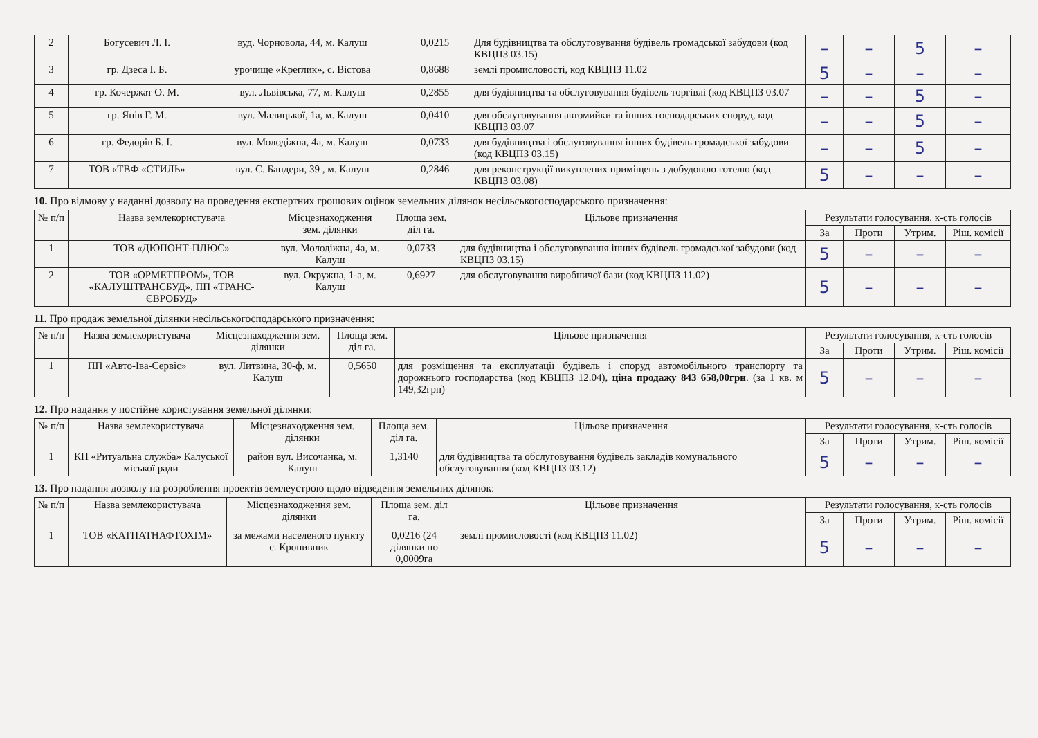| 2 | Богусевич Л. І. | вуд. Чорновола, 44, м. Калуш | 0,0215 | Для будівництва та обслуговування будівель громадської забудови (код КВЦПЗ 03.15) | – | – | 5 | – |
| 3 | гр. Дзеса І. Б. | урочище «Креглик», с. Вістова | 0,8688 | землі промисловості, код КВЦПЗ 11.02 | 5 | – | – | – |
| 4 | гр. Кочержат О. М. | вул. Львівська, 77, м. Калуш | 0,2855 | для будівництва та обслуговування будівель торгівлі (код КВЦПЗ 03.07 | – | – | 5 | – |
| 5 | гр. Янів Г. М. | вул. Малицької, 1а, м. Калуш | 0,0410 | для обслуговування автомийки та інших господарських споруд, код КВЦПЗ 03.07 | – | – | 5 | – |
| 6 | гр. Федорів Б. І. | вул. Молодіжна, 4а, м. Калуш | 0,0733 | для будівництва і обслуговування інших будівель громадської забудови (код КВЦПЗ 03.15) | – | – | 5 | – |
| 7 | ТОВ «ТВФ «СТИЛЬ» | вул. С. Бандери, 39 , м. Калуш | 0,2846 | для реконструкції викуплених приміщень з добудовою готелю (код КВЦПЗ 03.08) | 5 | – | – | – |
10. Про відмову у наданні дозволу на проведення експертних грошових оцінок земельних ділянок несільськогосподарського призначення:
| № п/п | Назва землекористувача | Місцезнаходження зем. ділянки | Площа зем. діл га. | Цільове призначення | Результати голосування, к-сть голосів | | | |
| --- | --- | --- | --- | --- | --- | --- | --- | --- |
| | | | | | За | Проти | Утрим. | Ріш. комісії |
| 1 | ТОВ «ДЮПОНТ-ПЛЮС» | вул. Молодіжна, 4а, м. Калуш | 0,0733 | для будівництва і обслуговування інших будівель громадської забудови (код КВЦПЗ 03.15) | 5 | – | – | – |
| 2 | ТОВ «ОРМЕТПРОМ», ТОВ «КАЛУШТРАНСБУД», ПП «ТРАНС-ЄВРОБУД» | вул. Окружна, 1-а, м. Калуш | 0,6927 | для обслуговування виробничої бази (код КВЦПЗ 11.02) | 5 | – | – | – |
11. Про продаж земельної ділянки несільськогосподарського призначення:
| № п/п | Назва землекористувача | Місцезнаходження зем. ділянки | Площа зем. діл га. | Цільове призначення | Результати голосування, к-сть голосів | | | |
| --- | --- | --- | --- | --- | --- | --- | --- | --- |
| | | | | | За | Проти | Утрим. | Ріш. комісії |
| 1 | ПП «Авто-Іва-Сервіс» | вул. Литвина, 30-ф, м. Калуш | 0,5650 | для розміщення та експлуатації будівель і споруд автомобільного транспорту та дорожнього господарства (код КВЦПЗ 12.04), ціна продажу 843 658,00грн . (за 1 кв. м 149,32грн) | 5 | – | – | – |
12. Про надання у постійне користування земельної ділянки:
| № п/п | Назва землекористувача | Місцезнаходження зем. ділянки | Площа зем. діл га. | Цільове призначення | Результати голосування, к-сть голосів | | | |
| --- | --- | --- | --- | --- | --- | --- | --- | --- |
| | | | | | За | Проти | Утрим. | Ріш. комісії |
| 1 | КП «Ритуальна служба» Калуської міської ради | район вул. Височанка, м. Калуш | 1,3140 | для будівництва та обслуговування будівель закладів комунального обслуговування (код КВЦПЗ 03.12) | 5 | – | – | – |
13. Про надання дозволу на розроблення проектів землеустрою щодо відведення земельних ділянок:
| № п/п | Назва землекористувача | Місцезнаходження зем. ділянки | Площа зем. діл га. | Цільове призначення | Результати голосування, к-сть голосів | | | |
| --- | --- | --- | --- | --- | --- | --- | --- | --- |
| | | | | | За | Проти | Утрим. | Ріш. комісії |
| 1 | ТОВ «КАТПАТНАФТОХІМ» | за межами населеного пункту с. Кропивник | 0,0216 (24 ділянки по 0,0009га | землі промисловості (код КВЦПЗ 11.02) | 5 | – | – | – |